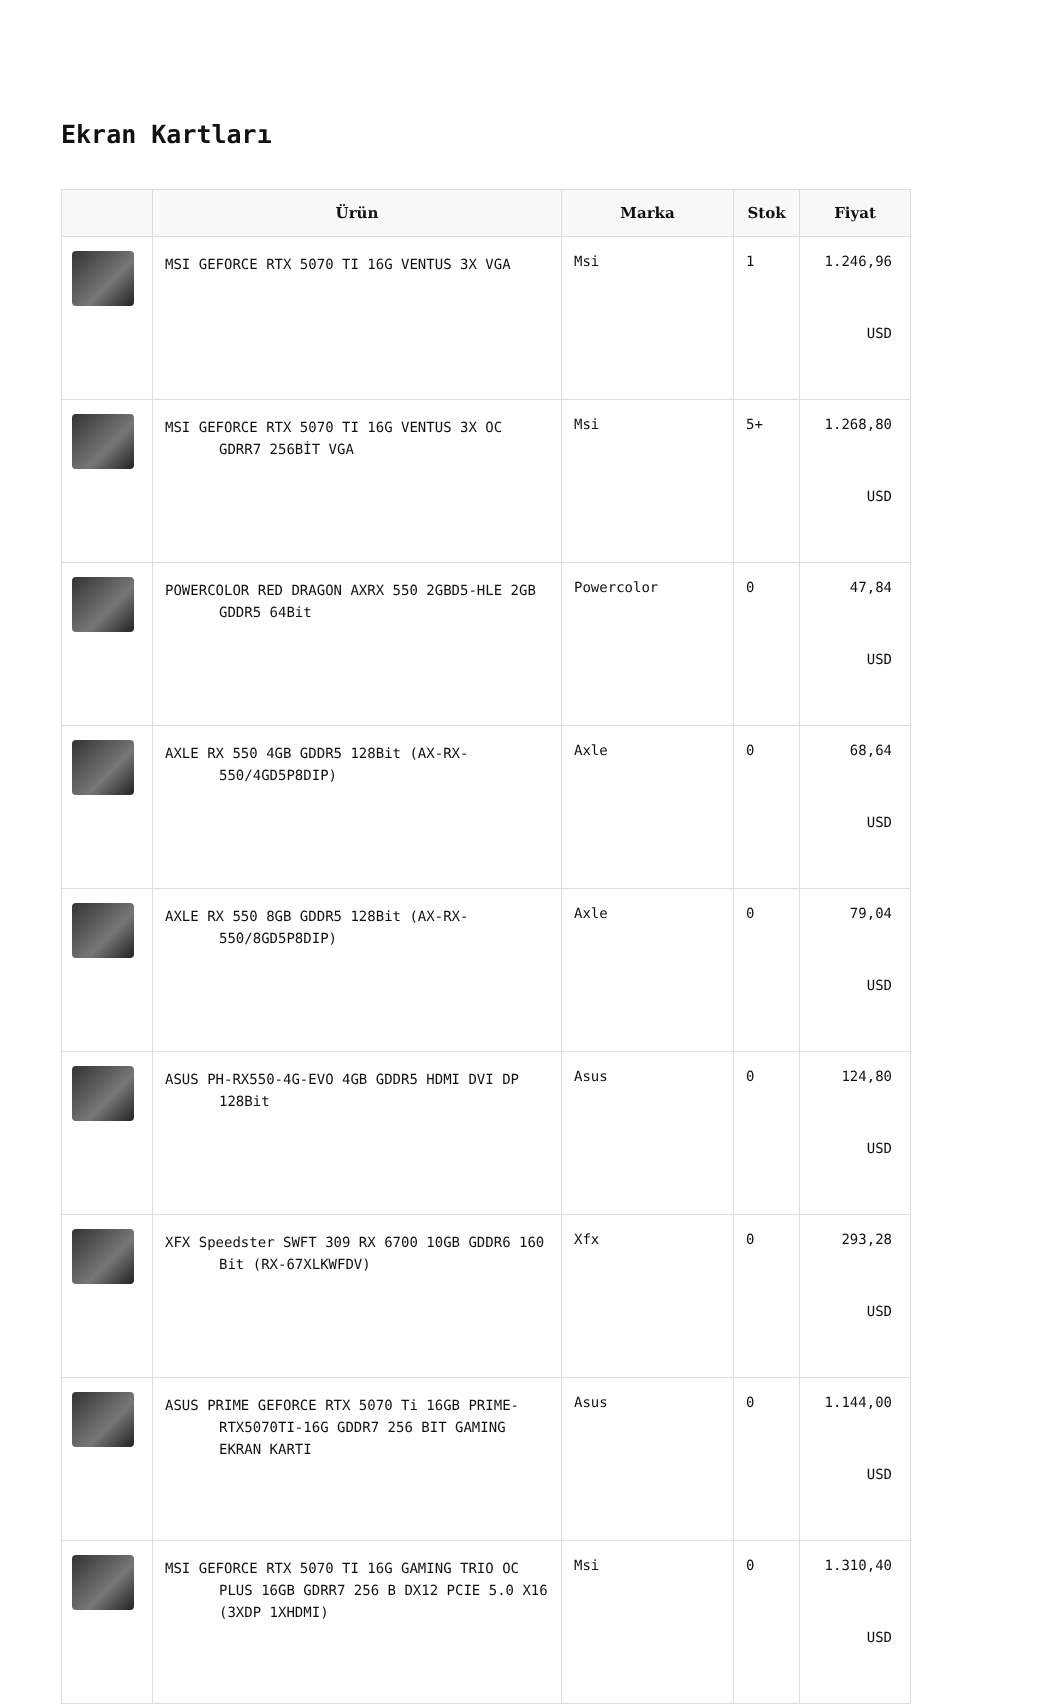Ekran Kartları
| | Ürün | Marka | Stok | Fiyat |
| --- | --- | --- | --- | --- |
| | MSI GEFORCE RTX 5070 TI 16G VENTUS 3X VGA | Msi | 1 | 1.246,96 USD |
| | MSI GEFORCE RTX 5070 TI 16G VENTUS 3X OC GDRR7 256BİT VGA | Msi | 5+ | 1.268,80 USD |
| | POWERCOLOR RED DRAGON AXRX 550 2GBD5-HLE 2GB GDDR5 64Bit | Powercolor | 0 | 47,84 USD |
| | AXLE RX 550 4GB GDDR5 128Bit (AX-RX-550/4GD5P8DIP) | Axle | 0 | 68,64 USD |
| | AXLE RX 550 8GB GDDR5 128Bit (AX-RX-550/8GD5P8DIP) | Axle | 0 | 79,04 USD |
| | ASUS PH-RX550-4G-EVO 4GB GDDR5 HDMI DVI DP 128Bit | Asus | 0 | 124,80 USD |
| | XFX Speedster SWFT 309 RX 6700 10GB GDDR6 160 Bit (RX-67XLKWFDV) | Xfx | 0 | 293,28 USD |
| | ASUS PRIME GEFORCE RTX 5070 Ti 16GB PRIME-RTX5070TI-16G GDDR7 256 BIT GAMING EKRAN KARTI | Asus | 0 | 1.144,00 USD |
| | MSI GEFORCE RTX 5070 TI 16G GAMING TRIO OC PLUS 16GB GDRR7 256 B DX12 PCIE 5.0 X16 (3XDP 1XHDMI) | Msi | 0 | 1.310,40 USD |